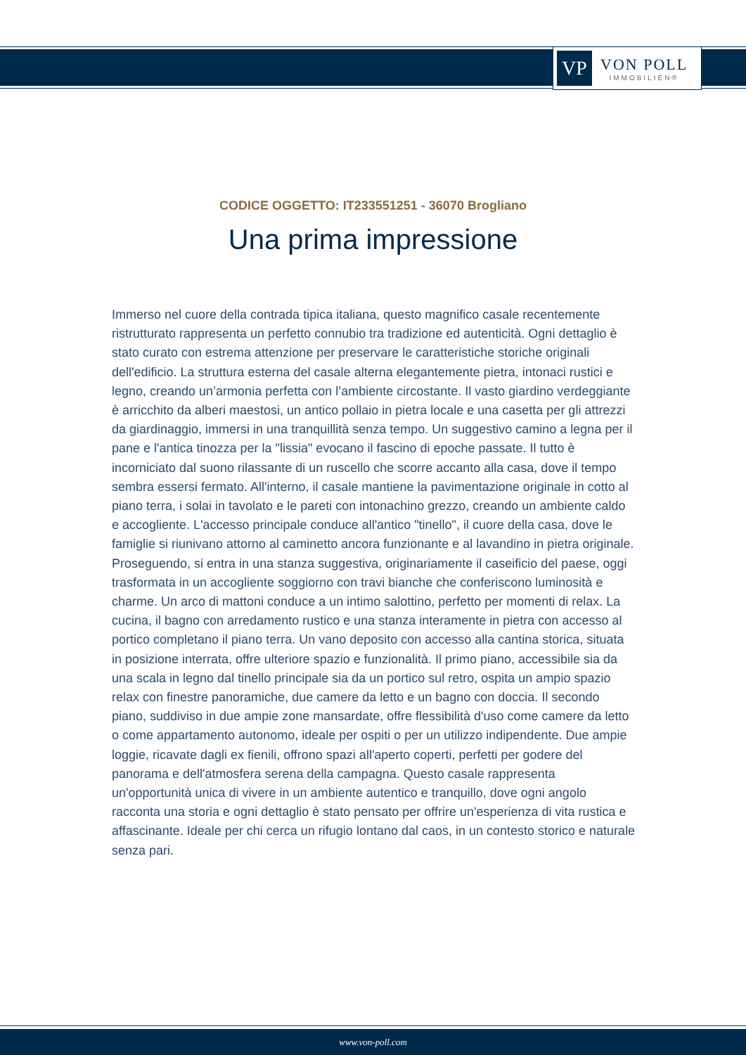VP
VON POLL
IMMOBILIEN®
CODICE OGGETTO: IT233551251 - 36070 Brogliano
Una prima impressione
Immerso nel cuore della contrada tipica italiana, questo magnifico casale recentemente ristrutturato rappresenta un perfetto connubio tra tradizione ed autenticità. Ogni dettaglio è stato curato con estrema attenzione per preservare le caratteristiche storiche originali dell'edificio. La struttura esterna del casale alterna elegantemente pietra, intonaci rustici e legno, creando un’armonia perfetta con l’ambiente circostante. Il vasto giardino verdeggiante è arricchito da alberi maestosi, un antico pollaio in pietra locale e una casetta per gli attrezzi da giardinaggio, immersi in una tranquillità senza tempo. Un suggestivo camino a legna per il pane e l'antica tinozza per la "lissia" evocano il fascino di epoche passate. Il tutto è incorniciato dal suono rilassante di un ruscello che scorre accanto alla casa, dove il tempo sembra essersi fermato. All'interno, il casale mantiene la pavimentazione originale in cotto al piano terra, i solai in tavolato e le pareti con intonachino grezzo, creando un ambiente caldo e accogliente. L'accesso principale conduce all'antico "tinello", il cuore della casa, dove le famiglie si riunivano attorno al caminetto ancora funzionante e al lavandino in pietra originale. Proseguendo, si entra in una stanza suggestiva, originariamente il caseificio del paese, oggi trasformata in un accogliente soggiorno con travi bianche che conferiscono luminosità e charme. Un arco di mattoni conduce a un intimo salottino, perfetto per momenti di relax. La cucina, il bagno con arredamento rustico e una stanza interamente in pietra con accesso al portico completano il piano terra. Un vano deposito con accesso alla cantina storica, situata in posizione interrata, offre ulteriore spazio e funzionalità. Il primo piano, accessibile sia da una scala in legno dal tinello principale sia da un portico sul retro, ospita un ampio spazio relax con finestre panoramiche, due camere da letto e un bagno con doccia. Il secondo piano, suddiviso in due ampie zone mansardate, offre flessibilità d'uso come camere da letto o come appartamento autonomo, ideale per ospiti o per un utilizzo indipendente. Due ampie loggie, ricavate dagli ex fienili, offrono spazi all'aperto coperti, perfetti per godere del panorama e dell'atmosfera serena della campagna. Questo casale rappresenta un'opportunità unica di vivere in un ambiente autentico e tranquillo, dove ogni angolo racconta una storia e ogni dettaglio è stato pensato per offrire un'esperienza di vita rustica e affascinante. Ideale per chi cerca un rifugio lontano dal caos, in un contesto storico e naturale senza pari.
www.von-poll.com